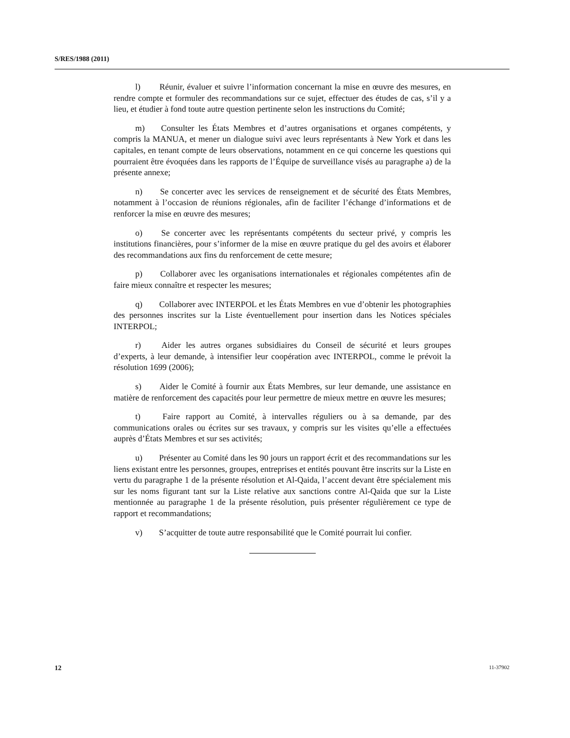S/RES/1988 (2011)
l) Réunir, évaluer et suivre l’information concernant la mise en œuvre des mesures, en rendre compte et formuler des recommandations sur ce sujet, effectuer des études de cas, s’il y a lieu, et étudier à fond toute autre question pertinente selon les instructions du Comité;
m) Consulter les États Membres et d’autres organisations et organes compétents, y compris la MANUA, et mener un dialogue suivi avec leurs représentants à New York et dans les capitales, en tenant compte de leurs observations, notamment en ce qui concerne les questions qui pourraient être évoquées dans les rapports de l’Équipe de surveillance visés au paragraphe a) de la présente annexe;
n) Se concerter avec les services de renseignement et de sécurité des États Membres, notamment à l’occasion de réunions régionales, afin de faciliter l’échange d’informations et de renforcer la mise en œuvre des mesures;
o) Se concerter avec les représentants compétents du secteur privé, y compris les institutions financières, pour s’informer de la mise en œuvre pratique du gel des avoirs et élaborer des recommandations aux fins du renforcement de cette mesure;
p) Collaborer avec les organisations internationales et régionales compétentes afin de faire mieux connaître et respecter les mesures;
q) Collaborer avec INTERPOL et les États Membres en vue d’obtenir les photographies des personnes inscrites sur la Liste éventuellement pour insertion dans les Notices spéciales INTERPOL;
r) Aider les autres organes subsidiaires du Conseil de sécurité et leurs groupes d’experts, à leur demande, à intensifier leur coopération avec INTERPOL, comme le prévoit la résolution 1699 (2006);
s) Aider le Comité à fournir aux États Membres, sur leur demande, une assistance en matière de renforcement des capacités pour leur permettre de mieux mettre en œuvre les mesures;
t) Faire rapport au Comité, à intervalles réguliers ou à sa demande, par des communications orales ou écrites sur ses travaux, y compris sur les visites qu’elle a effectuées auprès d’États Membres et sur ses activités;
u) Présenter au Comité dans les 90 jours un rapport écrit et des recommandations sur les liens existant entre les personnes, groupes, entreprises et entités pouvant être inscrits sur la Liste en vertu du paragraphe 1 de la présente résolution et Al-Qaida, l’accent devant être spécialement mis sur les noms figurant tant sur la Liste relative aux sanctions contre Al-Qaida que sur la Liste mentionnée au paragraphe 1 de la présente résolution, puis présenter régulièrement ce type de rapport et recommandations;
v) S’acquitter de toute autre responsabilité que le Comité pourrait lui confier.
12 11-37902